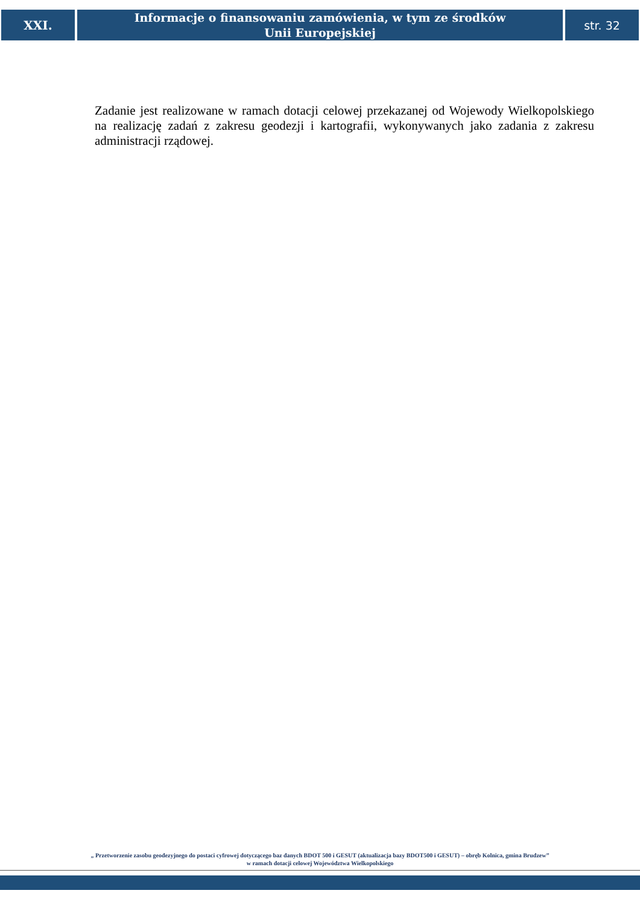XXI.
Informacje o finansowaniu zamówienia, w tym ze środków
Unii Europejskiej
str. 32
Zadanie jest realizowane w ramach dotacji celowej przekazanej od Wojewody Wielkopolskiego na realizację zadań z zakresu geodezji i kartografii, wykonywanych jako zadania z zakresu administracji rządowej.
„ Przetworzenie zasobu geodezyjnego do postaci cyfrowej dotyczącego baz danych BDOT 500 i GESUT (aktualizacja bazy BDOT500 i GESUT) – obręb Kolnica, gmina Brudzew”
w ramach dotacji celowej Województwa Wielkopolskiego